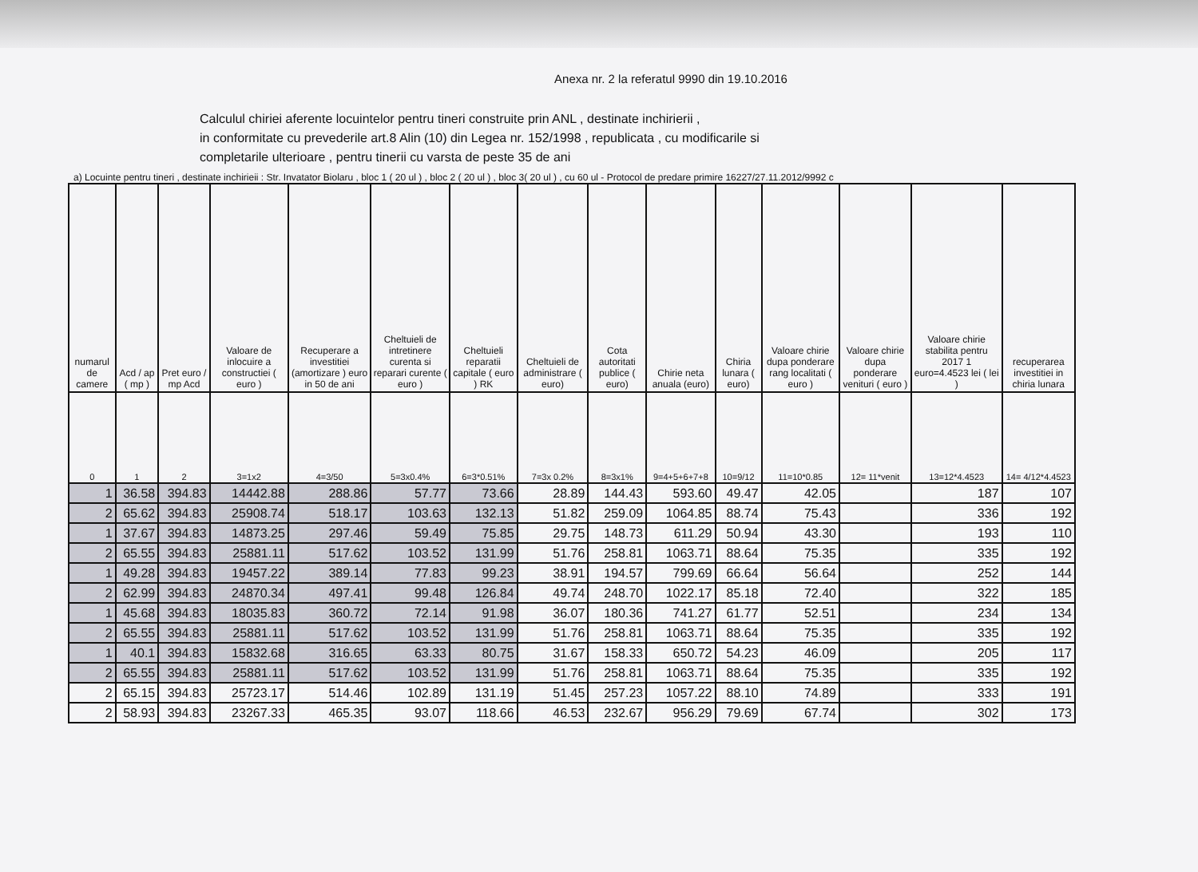Anexa nr. 2 la referatul 9990 din 19.10.2016
Calculul chiriei aferente locuintelor pentru tineri construite prin ANL , destinate inchirierii ,
in conformitate cu prevederile art.8 Alin (10) din Legea nr. 152/1998 , republicata , cu modificarile si
completarile ulterioare , pentru tinerii cu varsta de peste 35 de ani
a) Locuinte pentru tineri , destinate inchirieii : Str. Invatator Biolaru , bloc 1 ( 20 ul ) , bloc 2 ( 20 ul ) , bloc 3( 20 ul ) , cu 60 ul - Protocol de predare primire 16227/27.11.2012/9992 c
| numarul de camere | Acd / ap ( mp ) | Pret euro / mp Acd | Valoare de inlocuire a constructiei ( euro ) | Recuperare a investitiei (amortizare ) euro in 50 de ani | Cheltuieli de intretinere curenta si reparari curente ( euro ) | Cheltuieli reparatii capitale ( euro ) RK | Cheltuieli de administrare ( euro) | Cota autoritati publice ( euro) | Chirie neta anuala (euro) | Chiria lunara ( euro) | Valoare chirie dupa ponderare rang localitati ( euro ) | Valoare chirie dupa ponderare venituri ( euro ) | Valoare chirie stabilita pentru 2017 1 euro=4.4523 lei ( lei ) | recuperarea investitiei in chiria lunara |
| --- | --- | --- | --- | --- | --- | --- | --- | --- | --- | --- | --- | --- | --- | --- |
| 0 | 1 | 2 | 3=1x2 | 4=3/50 | 5=3x0.4% | 6=3*0.51% | 7=3x 0.2% | 8=3x1% | 9=4+5+6+7+8 | 10=9/12 | 11=10*0.85 | 12= 11*venit | 13=12*4.4523 | 14= 4/12*4.4523 |
| 1 | 36.58 | 394.83 | 14442.88 | 288.86 | 57.77 | 73.66 | 28.89 | 144.43 | 593.60 | 49.47 | 42.05 | | 187 | 107 |
| 2 | 65.62 | 394.83 | 25908.74 | 518.17 | 103.63 | 132.13 | 51.82 | 259.09 | 1064.85 | 88.74 | 75.43 | | 336 | 192 |
| 1 | 37.67 | 394.83 | 14873.25 | 297.46 | 59.49 | 75.85 | 29.75 | 148.73 | 611.29 | 50.94 | 43.30 | | 193 | 110 |
| 2 | 65.55 | 394.83 | 25881.11 | 517.62 | 103.52 | 131.99 | 51.76 | 258.81 | 1063.71 | 88.64 | 75.35 | | 335 | 192 |
| 1 | 49.28 | 394.83 | 19457.22 | 389.14 | 77.83 | 99.23 | 38.91 | 194.57 | 799.69 | 66.64 | 56.64 | | 252 | 144 |
| 2 | 62.99 | 394.83 | 24870.34 | 497.41 | 99.48 | 126.84 | 49.74 | 248.70 | 1022.17 | 85.18 | 72.40 | | 322 | 185 |
| 1 | 45.68 | 394.83 | 18035.83 | 360.72 | 72.14 | 91.98 | 36.07 | 180.36 | 741.27 | 61.77 | 52.51 | | 234 | 134 |
| 2 | 65.55 | 394.83 | 25881.11 | 517.62 | 103.52 | 131.99 | 51.76 | 258.81 | 1063.71 | 88.64 | 75.35 | | 335 | 192 |
| 1 | 40.1 | 394.83 | 15832.68 | 316.65 | 63.33 | 80.75 | 31.67 | 158.33 | 650.72 | 54.23 | 46.09 | | 205 | 117 |
| 2 | 65.55 | 394.83 | 25881.11 | 517.62 | 103.52 | 131.99 | 51.76 | 258.81 | 1063.71 | 88.64 | 75.35 | | 335 | 192 |
| 2 | 65.15 | 394.83 | 25723.17 | 514.46 | 102.89 | 131.19 | 51.45 | 257.23 | 1057.22 | 88.10 | 74.89 | | 333 | 191 |
| 2 | 58.93 | 394.83 | 23267.33 | 465.35 | 93.07 | 118.66 | 46.53 | 232.67 | 956.29 | 79.69 | 67.74 | | 302 | 173 |